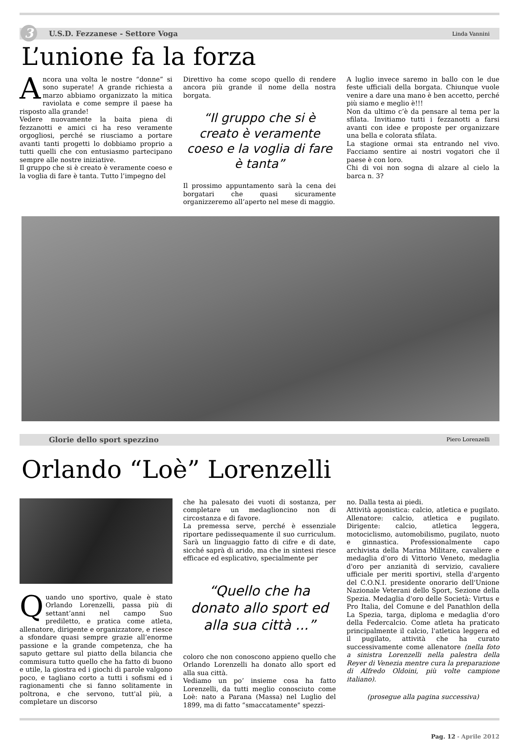3 U.S.D. Fezzanese - Settore Voga Linda Vannini
L’unione fa la forza
Ancora una volta le nostre “donne” si sono superate! A grande richiesta a marzo abbiamo organizzato la mitica raviolata e come sempre il paese ha risposto alla grande!
Vedere nuovamente la baita piena di fezzanotti e amici ci ha reso veramente orgogliosi, perché se riusciamo a portare avanti tanti progetti lo dobbiamo proprio a tutti quelli che con entusiasmo partecipano sempre alle nostre iniziative.
Il gruppo che si è creato è veramente coeso e la voglia di fare è tanta. Tutto l’impegno del
Direttivo ha come scopo quello di rendere ancora più grande il nome della nostra borgata.
“Il gruppo che si è creato è veramente coeso e la voglia di fare è tanta”
Il prossimo appuntamento sarà la cena dei borgatari che quasi sicuramente organizzeremo all’aperto nel mese di maggio.
A luglio invece saremo in ballo con le due feste ufficiali della borgata. Chiunque vuole venire a dare una mano è ben accetto, perché più siamo e meglio è!!!
Non da ultimo c’è da pensare al tema per la sfilata. Invitiamo tutti i fezzanotti a farsi avanti con idee e proposte per organizzare una bella e colorata sfilata.
La stagione ormai sta entrando nel vivo. Facciamo sentire ai nostri vogatori che il paese è con loro.
Chi di voi non sogna di alzare al cielo la barca n. 3?
Glorie dello sport spezzino Piero Lorenzelli
Orlando “Loè” Lorenzelli
Quando uno sportivo, quale è stato Orlando Lorenzelli, passa più di settant’anni nel campo Suo prediletto, e pratica come atleta, allenatore, dirigente e organizzatore, e riesce a sfondare quasi sempre grazie all’enorme passione e la grande competenza, che ha saputo gettare sul piatto della bilancia che commisura tutto quello che ha fatto di buono e utile, la giostra ed i giochi di parole valgono poco, e tagliano corto a tutti i sofismi ed i ragionamenti che si fanno solitamente in poltrona, e che servono, tutt'al più, a completare un discorso
che ha palesato dei vuoti di sostanza, per completare un medaglioncino non di circostanza e di favore.
La premessa serve, perché è essenziale riportare pedissequamente il suo curriculum. Sarà un linguaggio fatto di cifre e di date, sicché saprà di arido, ma che in sintesi riesce efficace ed esplicativo, specialmente per
“Quello che ha donato allo sport ed alla sua città ...”
coloro che non conoscono appieno quello che Orlando Lorenzelli ha donato allo sport ed alla sua città.
Vediamo un po’ insieme cosa ha fatto Lorenzelli, da tutti meglio conosciuto come Loè: nato a Parana (Massa) nel Luglio del 1899, ma di fatto “smaccatamente" spezzi-
no. Dalla testa ai piedi.
Attività agonistica: calcio, atletica e pugilato. Allenatore: calcio, atletica e pugilato. Dirigente: calcio, atletica leggera, motociclismo, automobilismo, pugilato, nuoto e ginnastica. Professionalmente capo archivista della Marina Militare, cavaliere e medaglia d'oro di Vittorio Veneto, medaglia d'oro per anzianità di servizio, cavaliere ufficiale per meriti sportivi, stella d'argento del C.O.N.I. presidente onorario dell'Unione Nazionale Veterani dello Sport, Sezione della Spezia. Medaglia d'oro delle Società: Virtus e Pro Italia, del Comune e del Panathlon della La Spezia, targa, diploma e medaglia d'oro della Federcalcio. Come atleta ha praticato principalmente il calcio, l'atletica leggera ed il pugilato, attività che ha curato successivamente come allenatore (nella foto a sinistra Lorenzelli nella palestra della Reyer di Venezia mentre cura la preparazione di Alfredo Oldoini, più volte campione italiano).
(prosegue alla pagina successiva)
Pag. 12 - Aprile 2012